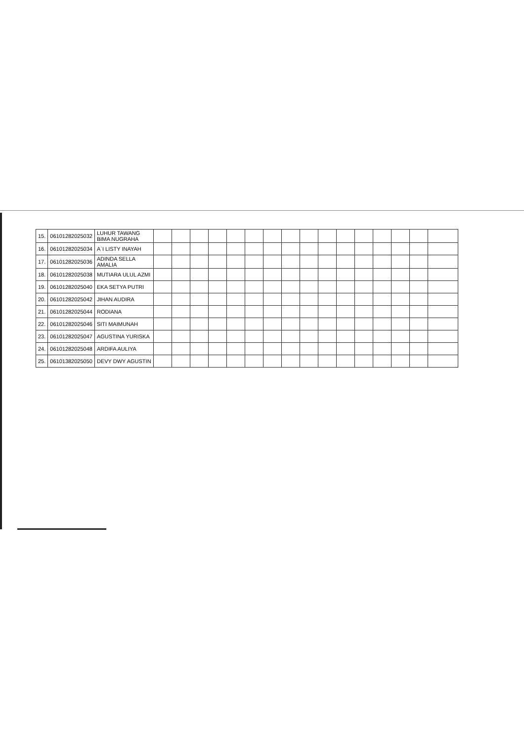| 15. | 06101282025032 | LUHUR TAWANG BIMA NUGRAHA | | | | | | | | | | | | | | | | |
| 16. | 06101282025034 | A`I LISTY INAYAH | | | | | | | | | | | | | | | | |
| 17. | 06101282025036 | ADINDA SELLA AMALIA | | | | | | | | | | | | | | | | |
| 18. | 06101282025038 | MUTIARA ULUL AZMI | | | | | | | | | | | | | | | | |
| 19. | 06101282025040 | EKA SETYA PUTRI | | | | | | | | | | | | | | | | |
| 20. | 06101282025042 | JIHAN AUDIRA | | | | | | | | | | | | | | | | |
| 21. | 06101282025044 | RODIANA | | | | | | | | | | | | | | | | |
| 22. | 06101282025046 | SITI MAIMUNAH | | | | | | | | | | | | | | | | |
| 23. | 06101282025047 | AGUSTINA YURISKA | | | | | | | | | | | | | | | | |
| 24. | 06101282025048 | ARDIFA AULIYA | | | | | | | | | | | | | | | | |
| 25. | 06101382025050 | DEVY DWY AGUSTIN | | | | | | | | | | | | | | | | |